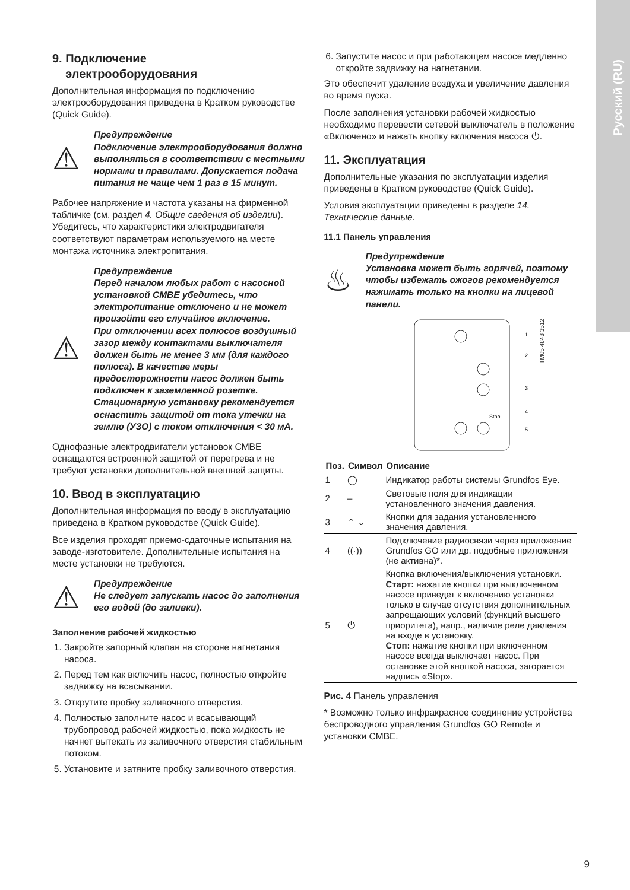Русский (RU)
9. Подключение
электрооборудования
Дополнительная информация по подключению электрооборудования приведена в Кратком руководстве (Quick Guide).
⚠
Предупреждение
Подключение электрооборудования должно выполняться в соответствии с местными нормами и правилами. Допускается подача питания не чаще чем 1 раз в 15 минут.
Рабочее напряжение и частота указаны на фирменной табличке (см. раздел 4. Общие сведения об изделии). Убедитесь, что характеристики электродвигателя соответствуют параметрам используемого на месте монтажа источника электропитания.
⚠
Предупреждение
Перед началом любых работ с насосной установкой CMBE убедитесь, что электропитание отключено и не может произойти его случайное включение.
При отключении всех полюсов воздушный зазор между контактами выключателя должен быть не менее 3 мм (для каждого полюса). В качестве меры предосторожности насос должен быть подключен к заземленной розетке. Стационарную установку рекомендуется оснастить защитой от тока утечки на землю (УЗО) с током отключения < 30 мА.
Однофазные электродвигатели установок CMBE оснащаются встроенной защитой от перегрева и не требуют установки дополнительной внешней защиты.
10. Ввод в эксплуатацию
Дополнительная информация по вводу в эксплуатацию приведена в Кратком руководстве (Quick Guide).
Все изделия проходят приемо-сдаточные испытания на заводе-изготовителе. Дополнительные испытания на месте установки не требуются.
⚠
Предупреждение
Не следует запускать насос до заполнения его водой (до заливки).
Заполнение рабочей жидкостью
1. Закройте запорный клапан на стороне нагнетания насоса.
2. Перед тем как включить насос, полностью откройте задвижку на всасывании.
3. Открутите пробку заливочного отверстия.
4. Полностью заполните насос и всасывающий трубопровод рабочей жидкостью, пока жидкость не начнет вытекать из заливочного отверстия стабильным потоком.
5. Установите и затяните пробку заливочного отверстия.
6. Запустите насос и при работающем насосе медленно откройте задвижку на нагнетании.
Это обеспечит удаление воздуха и увеличение давления во время пуска.
После заполнения установки рабочей жидкостью необходимо перевести сетевой выключатель в положение «Включено» и нажать кнопку включения насоса ⏻.
11. Эксплуатация
Дополнительные указания по эксплуатации изделия приведены в Кратком руководстве (Quick Guide).
Условия эксплуатации приведены в разделе 14. Технические данные.
11.1 Панель управления
♨
Предупреждение
Установка может быть горячей, поэтому чтобы избежать ожогов рекомендуется нажимать только на кнопки на лицевой панели.
Stop
1
2
3
4
5
TM05 4848 3512
| Поз. | Символ | Описание |
| --- | --- | --- |
| 1 | ◯ | Индикатор работы системы Grundfos Eye. |
| 2 | – | Световые поля для индикации установленного значения давления. |
| 3 | ⌃ ⌄ | Кнопки для задания установленного значения давления. |
| 4 | ((·)) | Подключение радиосвязи через приложение Grundfos GO или др. подобные приложения (не активна)*. |
| 5 | ⏻ | Кнопка включения/выключения установки. Старт: нажатие кнопки при выключенном насосе приведет к включению установки только в случае отсутствия дополнительных запрещающих условий (функций высшего приоритета), напр., наличие реле давления на входе в установку. Стоп: нажатие кнопки при включенном насосе всегда выключает насос. При остановке этой кнопкой насоса, загорается надпись «Stop». |
Рис. 4 Панель управления
* Возможно только инфракрасное соединение устройства беспроводного управления Grundfos GO Remote и установки CMBE.
9